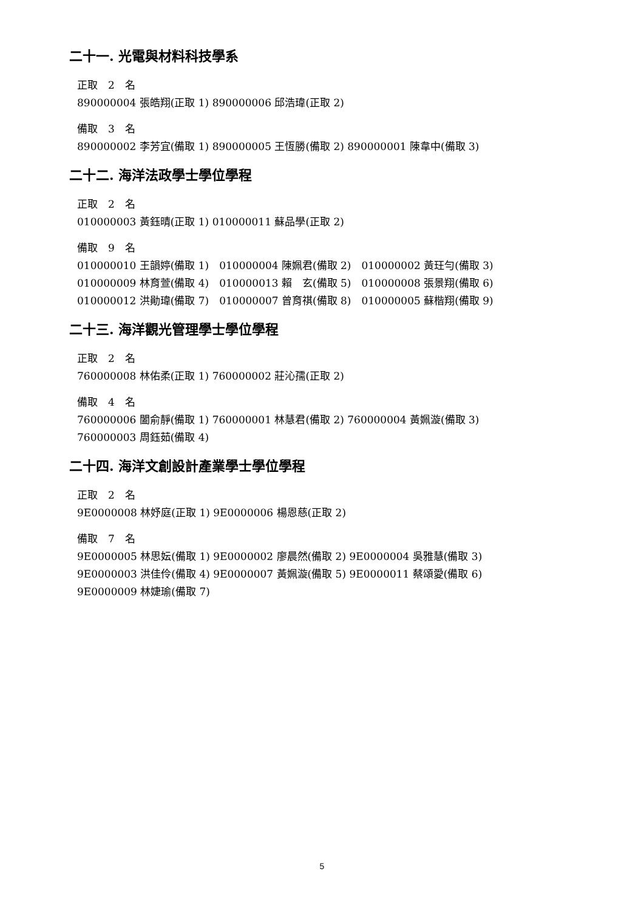二十一. 光電與材料科技學系
正取　2　名
890000004 張皓翔(正取 1) 890000006 邱浩瑋(正取 2)
備取　3　名
890000002 李芳宜(備取 1) 890000005 王恆勝(備取 2) 890000001 陳韋中(備取 3)
二十二. 海洋法政學士學位學程
正取　2　名
010000003 黃鈺晴(正取 1) 010000011 蘇品學(正取 2)
備取　9　名
010000010 王韻婷(備取 1)　010000004 陳姵君(備取 2)　010000002 黃玨勻(備取 3)
010000009 林育萱(備取 4)　010000013 賴　玄(備取 5)　010000008 張景翔(備取 6)
010000012 洪勛瑋(備取 7)　010000007 曾育祺(備取 8)　010000005 蘇楷翔(備取 9)
二十三. 海洋觀光管理學士學位學程
正取　2　名
760000008 林佑柔(正取 1) 760000002 莊沁孺(正取 2)
備取　4　名
760000006 闔俞靜(備取 1) 760000001 林慧君(備取 2) 760000004 黃姵漩(備取 3)
760000003 周鈺茹(備取 4)
二十四. 海洋文創設計產業學士學位學程
正取　2　名
9E0000008 林妤庭(正取 1) 9E0000006 楊恩慈(正取 2)
備取　7　名
9E0000005 林思妘(備取 1) 9E0000002 廖晨然(備取 2) 9E0000004 吳雅慧(備取 3)
9E0000003 洪佳伶(備取 4) 9E0000007 黃姵漩(備取 5) 9E0000011 蔡頌愛(備取 6)
9E0000009 林婕瑜(備取 7)
5